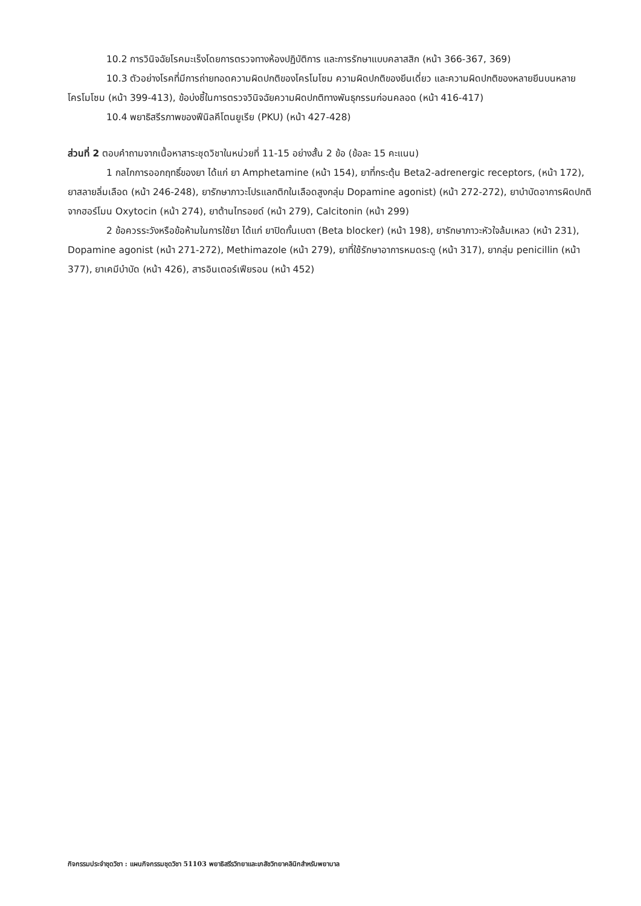10.2 การวินิจฉัยโรคมะเร็งโดยการตรวจทางห้องปฏิบัติการ และการรักษาแบบคลาสสิก (หน้า 366-367, 369)
10.3 ตัวอย่างโรคที่มีการถ่ายทอดความผิดปกติของโครโมโซม ความผิดปกติของยีนเดี่ยว และความผิดปกติของหลายยีนบนหลายโครโมโซม (หน้า 399-413), ข้อบ่งชี้ในการตรวจวินิจฉัยความผิดปกติทางพันธุกรรมก่อนคลอด (หน้า 416-417)
10.4 พยาธิสรีรภาพของฟีนิลคีโตนยูเรีย (PKU) (หน้า 427-428)
ส่วนที่ 2 ตอบคำถามจากเนื้อหาสาระชุดวิชาในหน่วยที่ 11-15 อย่างสั้น 2 ข้อ (ข้อละ 15 คะแนน)
1 กลไกการออกฤทธิ์ของยา ได้แก่ ยา Amphetamine (หน้า 154), ยาที่กระตุ้น Beta2-adrenergic receptors, (หน้า 172), ยาสลายลิ่มเลือด (หน้า 246-248), ยารักษาภาวะโปรแลกติกในเลือดสูงกลุ่ม Dopamine agonist) (หน้า 272-272), ยาบำบัดอาการผิดปกติจากฮอร์โมน Oxytocin (หน้า 274), ยาต้านไทรอยด์ (หน้า 279), Calcitonin (หน้า 299)
2 ข้อควรระวังหรือข้อห้ามในการใช้ยา ได้แก่ ยาปิดกั้นเบตา (Beta blocker) (หน้า 198), ยารักษาภาวะหัวใจล้มเหลว (หน้า 231), Dopamine agonist (หน้า 271-272), Methimazole (หน้า 279), ยาที่ใช้รักษาอาการหมดระดู (หน้า 317), ยากลุ่ม penicillin (หน้า 377), ยาเคมีบำบัด (หน้า 426), สารอินเตอร์เฟียรอน (หน้า 452)
กิจกรรมประจำชุดวิชา : แผนกิจกรรมชุดวิชา 51103 พยาธิสรีรวิทยาและเภสัชวิทยาคลินิกสำหรับพยาบาล